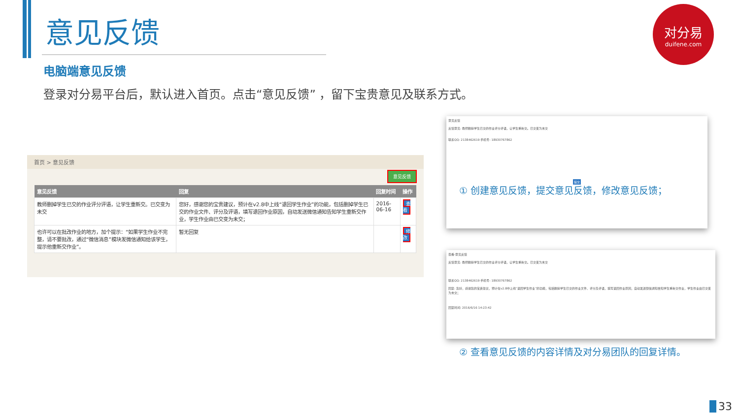意见反馈
电脑端意见反馈
登录对分易平台后，默认进入首页。点击“意见反馈” ，留下宝贵意见及联系方式。
对分易
duifene.com
首页 > 意见反馈
意见反馈
| 意见反馈 | 回复 | 回复时间 | 操作 |
| --- | --- | --- | --- |
| 教师删掉学生已交的作业评分评语，让学生重新交。已交变为未交 | 您好，感谢您的宝贵建议，预计在v2.8中上线“退回学生作业”的功能，包括删掉学生已交的作业文件、评分及评语，填写退回作业原因，自动发送微信通知告知学生重新交作业，学生作业由已交变为未交； | 2016-06-16 | 查看 |
| 也许可以在批改作业的地方，加个提示：“如果学生作业不完整，请不要批改，通过“微信消息”模块发微信通知给该学生，提示他重新交作业”。 | 暂无回复 | | 修改 |
意见反馈
反馈意见: 教师删掉学生已交的作业评分评语，让学生重新交。已交变为未交
联系QQ: 2138462619 手机号: 18930767862
提交
① 创建意见反馈，提交意见反馈，修改意见反馈；
查看-意见反馈
反馈意见: 教师删掉学生已交的作业评分评语，让学生重新交。已交变为未交
联系QQ: 2138462619 手机号: 18930767862
回复: 您好，感谢您的宝贵建议，预计在v2.8中上线“退回学生作业”的功能，包括删掉学生已交的作业文件、评分及评语，填写退回作业原因，自动发送微信通知告知学生重新交作业，学生作业由已交变为未交；
回复时间: 2016/6/16 14:23:42
② 查看意见反馈的内容详情及对分易团队的回复详情。
33